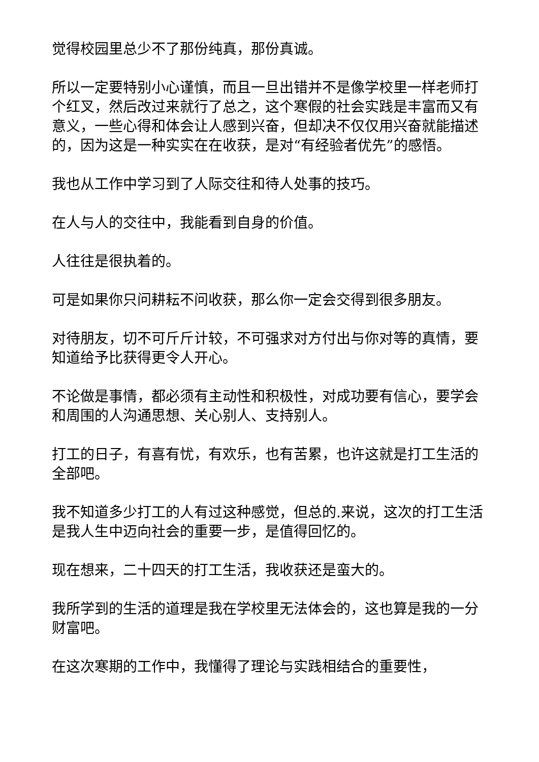觉得校园里总少不了那份纯真，那份真诚。
所以一定要特别小心谨慎，而且一旦出错并不是像学校里一样老师打个红叉，然后改过来就行了总之，这个寒假的社会实践是丰富而又有意义，一些心得和体会让人感到兴奋，但却决不仅仅用兴奋就能描述的，因为这是一种实实在在收获，是对“有经验者优先”的感悟。
我也从工作中学习到了人际交往和待人处事的技巧。
在人与人的交往中，我能看到自身的价值。
人往往是很执着的。
可是如果你只问耕耘不问收获，那么你一定会交得到很多朋友。
对待朋友，切不可斤斤计较，不可强求对方付出与你对等的真情，要知道给予比获得更令人开心。
不论做是事情，都必须有主动性和积极性，对成功要有信心，要学会和周围的人沟通思想、关心别人、支持别人。
打工的日子，有喜有忧，有欢乐，也有苦累，也许这就是打工生活的全部吧。
我不知道多少打工的人有过这种感觉，但总的.来说，这次的打工生活是我人生中迈向社会的重要一步，是值得回忆的。
现在想来，二十四天的打工生活，我收获还是蛮大的。
我所学到的生活的道理是我在学校里无法体会的，这也算是我的一分财富吧。
在这次寒期的工作中，我懂得了理论与实践相结合的重要性，